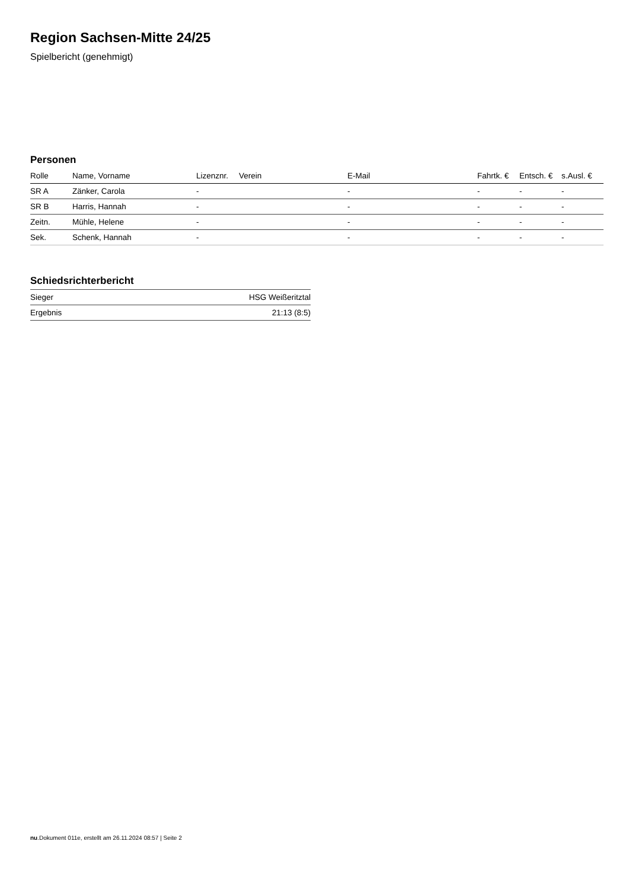Region Sachsen-Mitte 24/25
Spielbericht (genehmigt)
Personen
| Rolle | Name, Vorname | Lizenznr. | Verein | E-Mail | Fahrtk. € | Entsch. € | s.Ausl. € |
| --- | --- | --- | --- | --- | --- | --- | --- |
| SR A | Zänker, Carola | - | | - | - | - | - |
| SR B | Harris, Hannah | - | | - | - | - | - |
| Zeitn. | Mühle, Helene | - | | - | - | - | - |
| Sek. | Schenk, Hannah | - | | - | - | - | - |
Schiedsrichterbericht
| Sieger | HSG Weißeritztal |
| Ergebnis | 21:13 (8:5) |
nu.Dokument 011e, erstellt am 26.11.2024 08:57 | Seite 2